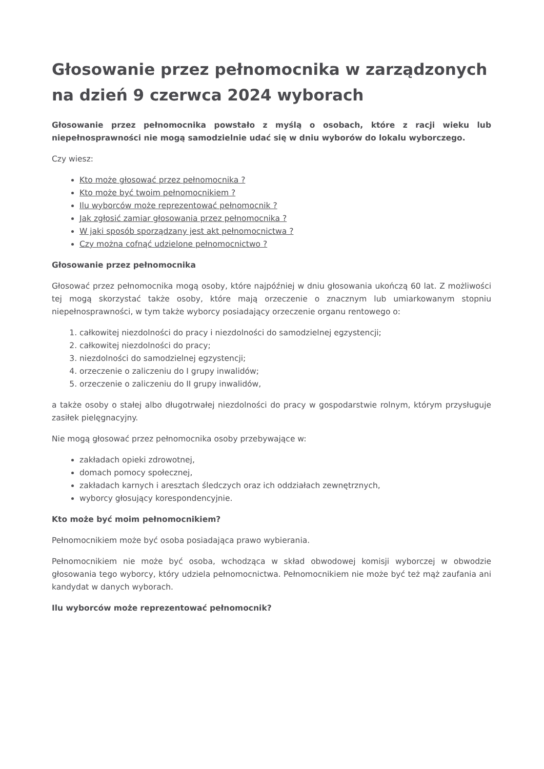Głosowanie przez pełnomocnika w zarządzonych na dzień 9 czerwca 2024 wyborach
Głosowanie przez pełnomocnika powstało z myślą o osobach, które z racji wieku lub niepełnosprawności nie mogą samodzielnie udać się w dniu wyborów do lokalu wyborczego.
Czy wiesz:
Kto może głosować przez pełnomocnika ?
Kto może być twoim pełnomocnikiem ?
Ilu wyborców może reprezentować pełnomocnik ?
Jak zgłosić zamiar głosowania przez pełnomocnika ?
W jaki sposób sporządzany jest akt pełnomocnictwa ?
Czy można cofnąć udzielone pełnomocnictwo ?
Głosowanie przez pełnomocnika
Głosować przez pełnomocnika mogą osoby, które najpóźniej w dniu głosowania ukończą 60 lat. Z możliwości tej mogą skorzystać także osoby, które mają orzeczenie o znacznym lub umiarkowanym stopniu niepełnosprawności, w tym także wyborcy posiadający orzeczenie organu rentowego o:
1. całkowitej niezdolności do pracy i niezdolności do samodzielnej egzystencji;
2. całkowitej niezdolności do pracy;
3. niezdolności do samodzielnej egzystencji;
4. orzeczenie o zaliczeniu do I grupy inwalidów;
5. orzeczenie o zaliczeniu do II grupy inwalidów,
a także osoby o stałej albo długotrwałej niezdolności do pracy w gospodarstwie rolnym, którym przysługuje zasiłek pielęgnacyjny.
Nie mogą głosować przez pełnomocnika osoby przebywające w:
zakładach opieki zdrowotnej,
domach pomocy społecznej,
zakładach karnych i aresztach śledczych oraz ich oddziałach zewnętrznych,
wyborcy głosujący korespondencyjnie.
Kto może być moim pełnomocnikiem?
Pełnomocnikiem może być osoba posiadająca prawo wybierania.
Pełnomocnikiem nie może być osoba, wchodząca w skład obwodowej komisji wyborczej w obwodzie głosowania tego wyborcy, który udziela pełnomocnictwa. Pełnomocnikiem nie może być też mąż zaufania ani kandydat w danych wyborach.
Ilu wyborców może reprezentować pełnomocnik?